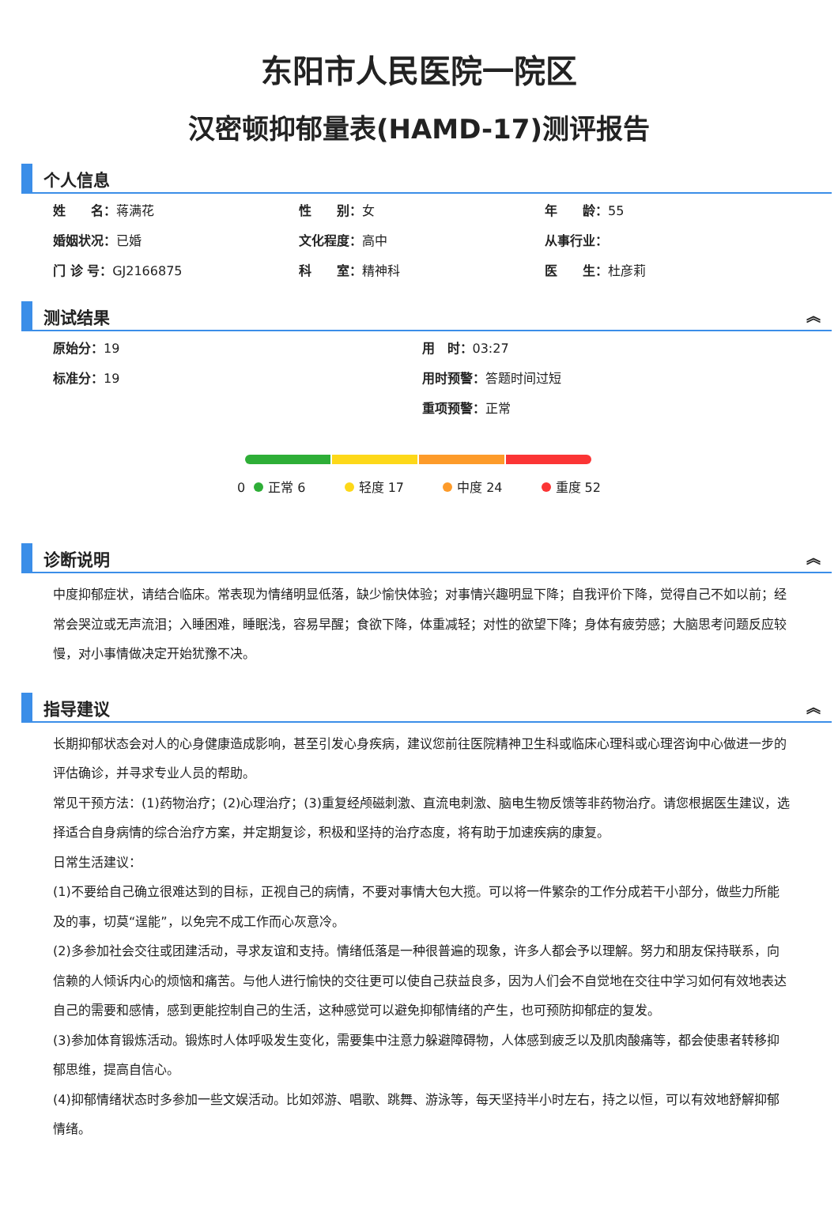东阳市人民医院一院区
汉密顿抑郁量表(HAMD-17)测评报告
个人信息
姓　　名：蒋满花
性　　别：女
年　　龄：55
婚姻状况：已婚
文化程度：高中
从事行业：
门 诊 号：GJ2166875
科　　室：精神科
医　　生：杜彦莉
测试结果 ︽
原始分：19
用　时：03:27
标准分：19
用时预警：答题时间过短
重项预警：正常
0 正常 6 轻度 17 中度 24 重度 52
诊断说明 ︽
中度抑郁症状，请结合临床。常表现为情绪明显低落，缺少愉快体验；对事情兴趣明显下降；自我评价下降，觉得自己不如以前；经常会哭泣或无声流泪；入睡困难，睡眠浅，容易早醒；食欲下降，体重减轻；对性的欲望下降；身体有疲劳感；大脑思考问题反应较慢，对小事情做决定开始犹豫不决。
指导建议 ︽
长期抑郁状态会对人的心身健康造成影响，甚至引发心身疾病，建议您前往医院精神卫生科或临床心理科或心理咨询中心做进一步的评估确诊，并寻求专业人员的帮助。
常见干预方法：(1)药物治疗；(2)心理治疗；(3)重复经颅磁刺激、直流电刺激、脑电生物反馈等非药物治疗。请您根据医生建议，选择适合自身病情的综合治疗方案，并定期复诊，积极和坚持的治疗态度，将有助于加速疾病的康复。
日常生活建议：
(1)不要给自己确立很难达到的目标，正视自己的病情，不要对事情大包大揽。可以将一件繁杂的工作分成若干小部分，做些力所能及的事，切莫“逞能”，以免完不成工作而心灰意冷。
(2)多参加社会交往或团建活动，寻求友谊和支持。情绪低落是一种很普遍的现象，许多人都会予以理解。努力和朋友保持联系，向信赖的人倾诉内心的烦恼和痛苦。与他人进行愉快的交往更可以使自己获益良多，因为人们会不自觉地在交往中学习如何有效地表达自己的需要和感情，感到更能控制自己的生活，这种感觉可以避免抑郁情绪的产生，也可预防抑郁症的复发。
(3)参加体育锻炼活动。锻炼时人体呼吸发生变化，需要集中注意力躲避障碍物，人体感到疲乏以及肌肉酸痛等，都会使患者转移抑郁思维，提高自信心。
(4)抑郁情绪状态时多参加一些文娱活动。比如郊游、唱歌、跳舞、游泳等，每天坚持半小时左右，持之以恒，可以有效地舒解抑郁情绪。